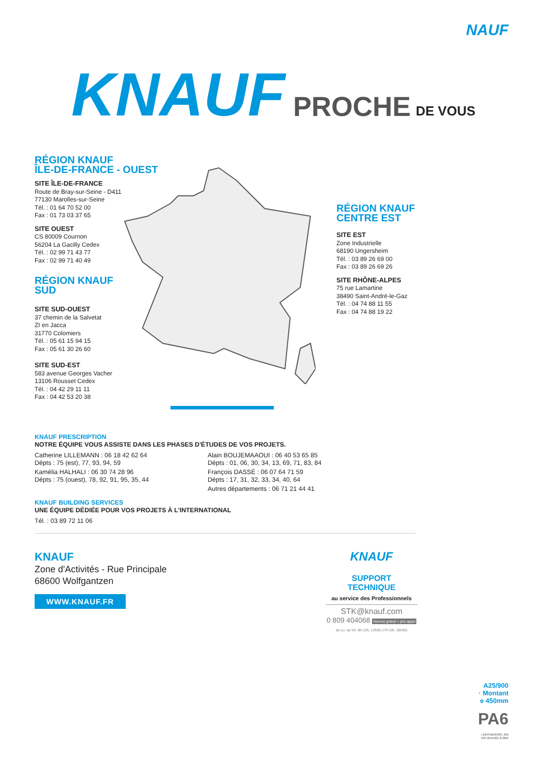NAUF
KNAUF PROCHE DE VOUS
RÉGION KNAUF
ÎLE-DE-FRANCE - OUEST
SITE ÎLE-DE-FRANCE
Route de Bray-sur-Seine - D411
77130 Marolles-sur-Seine
Tél. : 01 64 70 52 00
Fax : 01 73 03 37 65
SITE OUEST
CS 80009 Cournon
56204 La Gacilly Cedex
Tél. : 02 99 71 43 77
Fax : 02 99 71 40 49
RÉGION KNAUF
SUD
SITE SUD-OUEST
37 chemin de la Salvetat
ZI en Jacca
31770 Colomiers
Tél. : 05 61 15 94 15
Fax : 05 61 30 26 60
SITE SUD-EST
583 avenue Georges Vacher
13106 Rousset Cedex
Tél. : 04 42 29 11 11
Fax : 04 42 53 20 38
RÉGION KNAUF
CENTRE EST
SITE EST
Zone Industrielle
68190 Ungersheim
Tél. : 03 89 26 69 00
Fax : 03 89 26 69 26
SITE RHÔNE-ALPES
75 rue Lamartine
38490 Saint-André-le-Gaz
Tél. : 04 74 88 11 55
Fax : 04 74 88 19 22
KNAUF PRESCRIPTION
NOTRE ÉQUIPE VOUS ASSISTE DANS LES PHASES D'ÉTUDES DE VOS PROJETS.
Catherine LILLEMANN : 06 18 42 62 64
Dépts : 75 (est), 77, 93, 94, 59
Kamélia HALHALI : 06 30 74 28 96
Dépts : 75 (ouest), 78, 92, 91, 95, 35, 44
Alain BOUJEMAAOUI : 06 40 53 65 85
Dépts : 01, 06, 30, 34, 13, 69, 71, 83, 84
François DASSÉ : 06 07 64 71 59
Dépts : 17, 31, 32, 33, 34, 40, 64
Autres départements : 06 71 21 44 41
KNAUF BUILDING SERVICES
UNE ÉQUIPE DÉDIÉE POUR VOS PROJETS À L'INTERNATIONAL
Tél. : 03 89 72 11 06
KNAUF
Zone d'Activités - Rue Principale
68600 Wolfgantzen
WWW.KNAUF.FR
KNAUF
SUPPORT
TECHNIQUE
au service des Professionnels
STK@knauf.com
0 809 404068 Service gratuit + prix appel
du Lu. au Ve. 8h-12h, 13h30-17h (Ve. 16h30)
A25/900
· Montant
e 450mm
PA6
ı permanente, les
ont donnés à titre